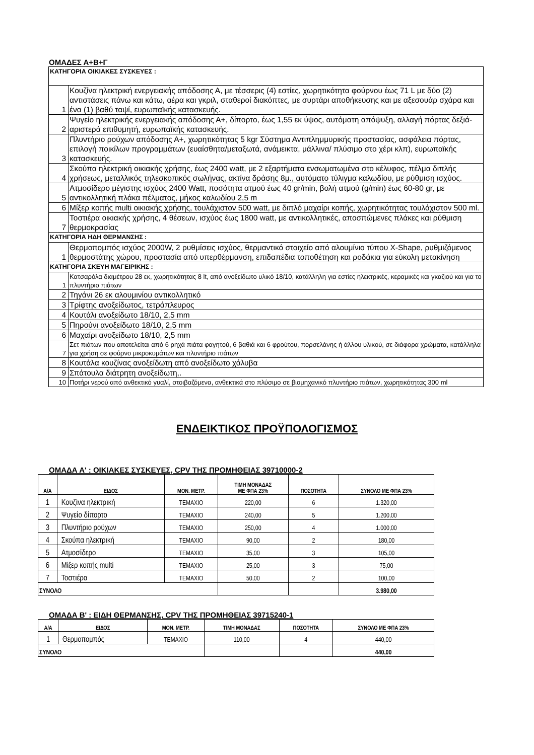ΟΜΑΔΕΣ Α+Β+Γ
| ΚΑΤΗΓΟΡΙΑ ΟΙΚΙΑΚΕΣ ΣΥΣΚΕΥΕΣ : | |
| 1 | Κουζίνα ηλεκτρική ενεργειακής απόδοσης Α, με τέσσερις (4) εστίες, χωρητικότητα φούρνου έως 71 L με δύο (2) αντιστάσεις πάνω και κάτω, αέρα και γκριλ, σταθεροί διακόπτες, με συρτάρι αποθήκευσης και με αξεσουάρ σχάρα και ένα (1) βαθύ ταψί, ευρωπαϊκής κατασκευής. |
| 2 | Ψυγείο ηλεκτρικής ενεργειακής απόδοσης Α+, δίπορτο, έως 1,55 εκ ύψος, αυτόματη απόψυξη, αλλαγή πόρτας δεξιά-αριστερά επιθυμητή, ευρωπαϊκής κατασκευής. |
| 3 | Πλυντήριο ρούχων απόδοσης Α+, χωρητικότητας 5 kgr Σύστημα Αντιπλημμυρικής προστασίας, ασφάλεια πόρτας, επιλογή ποικίλων προγραμμάτων (ευαίσθητα/μεταξωτά, ανάμεικτα, μάλλινα/ πλύσιμο στο χέρι κλπ), ευρωπαϊκής κατασκευής. |
| 4 | Σκούπα ηλεκτρική οικιακής χρήσης, έως 2400 watt, με 2 εξαρτήματα ενσωματωμένα στο κέλυφος, πέλμα διπλής χρήσεως, μεταλλικός τηλεσκοπικός σωλήνας, ακτίνα δράσης 8μ., αυτόματο τύλιγμα καλωδίου, με ρύθμιση ισχύος. |
| 5 | Ατμοσίδερο μέγιστης ισχύος 2400 Watt, ποσότητα ατμού έως 40 gr/min, βολή ατμού (g/min) έως 60-80 gr, με αντικολλητική πλάκα πέλματος, μήκος καλωδίου 2,5 m |
| 6 | Μίξερ κοπής multi οικιακής χρήσης, τουλάχιστον 500 watt, με διπλό μαχαίρι κοπής, χωρητικότητας τουλάχιστον 500 ml. |
| 7 | Τοστιέρα οικιακής χρήσης, 4 θέσεων, ισχύος έως 1800 watt, με αντικολλητικές, αποσπώμενες πλάκες και ρύθμιση θερμοκρασίας |
| ΚΑΤΗΓΟΡΙΑ ΗΔΗ ΘΕΡΜΑΝΣΗΣ : | |
| 1 | Θερμοπομπός ισχύος 2000W, 2 ρυθμίσεις ισχύος, θερμαντικό στοιχείο από αλουμίνιο τύπου X-Shape, ρυθμιζόμενος θερμοστάτης χώρου, προστασία από υπερθέρμανση, επιδαπέδια τοποθέτηση και ροδάκια για εύκολη μετακίνηση |
| ΚΑΤΗΓΟΡΙΑ ΣΚΕΥΗ ΜΑΓΕΙΡΙΚΗΣ : | |
| 1 | Κατσαρόλα διαμέτρου 28 εκ, χωρητικότητας 8 lt, από ανοξείδωτο υλικό 18/10, κατάλληλη για εστίες ηλεκτρικές, κεραμικές και γκαζιού και για το πλυντήριο πιάτων |
| 2 | Τηγάνι 26 εκ αλουμινίου αντικολλητικό |
| 3 | Τρίφτης ανοξείδωτος, τετράπλευρος |
| 4 | Κουτάλι ανοξείδωτο 18/10, 2,5 mm |
| 5 | Πηρούνι ανοξείδωτο 18/10, 2,5 mm |
| 6 | Μαχαίρι ανοξείδωτο 18/10, 2,5 mm |
| 7 | Σετ πιάτων που αποτελείται από 6 ρηχά πιάτα φαγητού, 6 βαθιά και 6 φρούτου, πορσελάνης ή άλλου υλικού, σε διάφορα χρώματα, κατάλληλα για χρήση σε φούρνο μικροκυμάτων και πλυντήριο πιάτων |
| 8 | Κουτάλα κουζίνας ανοξείδωτη από ανοξείδωτο χάλυβα |
| 9 | Σπάτουλα διάτρητη ανοξείδωτη,. |
| 10 | Ποτήρι νερού από ανθεκτικό γυαλί, στοιβαζόμενα, ανθεκτικά στο πλύσιμο σε βιομηχανικό πλυντήριο πιάτων, χωρητικότητας 300 ml |
ΕΝΔΕΙΚΤΙΚΟΣ ΠΡΟΫΠΟΛΟΓΙΣΜΟΣ
ΟΜΑΔΑ Α' : ΟΙΚΙΑΚΕΣ ΣΥΣΚΕΥΕΣ, CPV ΤΗΣ ΠΡΟΜΗΘΕΙΑΣ 39710000-2
| Α/Α | ΕΙΔΟΣ | ΜΟΝ. ΜΕΤΡ. | ΤΙΜΗ ΜΟΝΑΔΑΣ ΜΕ ΦΠΑ 23% | ΠΟΣΟΤΗΤΑ | ΣΥΝΟΛΟ ΜΕ ΦΠΑ 23% |
| --- | --- | --- | --- | --- | --- |
| 1 | Κουζίνα ηλεκτρική | ΤΕΜΑΧΙΟ | 220,00 | 6 | 1.320,00 |
| 2 | Ψυγείο δίπορτο | ΤΕΜΑΧΙΟ | 240,00 | 5 | 1.200,00 |
| 3 | Πλυντήριο ρούχων | ΤΕΜΑΧΙΟ | 250,00 | 4 | 1.000,00 |
| 4 | Σκούπα ηλεκτρική | ΤΕΜΑΧΙΟ | 90,00 | 2 | 180,00 |
| 5 | Ατμοσίδερο | ΤΕΜΑΧΙΟ | 35,00 | 3 | 105,00 |
| 6 | Μίξερ κοπής multi | ΤΕΜΑΧΙΟ | 25,00 | 3 | 75,00 |
| 7 | Τοστιέρα | ΤΕΜΑΧΙΟ | 50,00 | 2 | 100,00 |
| ΣΥΝΟΛΟ | | | | | 3.980,00 |
ΟΜΑΔΑ Β' : ΕΙΔΗ ΘΕΡΜΑΝΣΗΣ, CPV ΤΗΣ ΠΡΟΜΗΘΕΙΑΣ 39715240-1
| Α/Α | ΕΙΔΟΣ | ΜΟΝ. ΜΕΤΡ. | ΤΙΜΗ ΜΟΝΑΔΑΣ | ΠΟΣΟΤΗΤΑ | ΣΥΝΟΛΟ ΜΕ ΦΠΑ 23% |
| --- | --- | --- | --- | --- | --- |
| 1 | Θερμοπομπός | ΤΕΜΑΧΙΟ | 110,00 | 4 | 440,00 |
| ΣΥΝΟΛΟ | | | | | 440,00 |